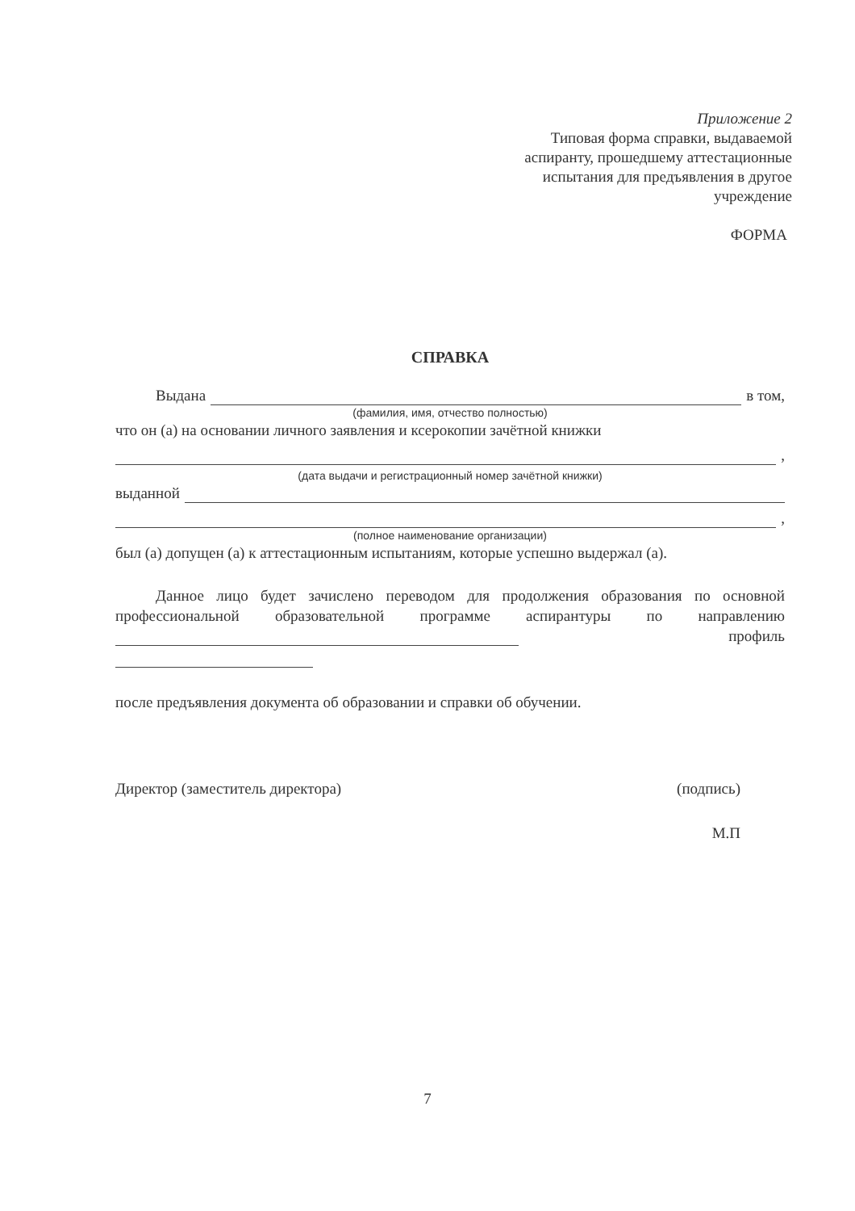Приложение 2
Типовая форма справки, выдаваемой
аспиранту, прошедшему аттестационные
испытания для предъявления в другое
учреждение
ФОРМА
СПРАВКА
Выдана в том,
(фамилия, имя, отчество полностью)
что он (а) на основании личного заявления и ксерокопии зачётной книжки
,
(дата выдачи и регистрационный номер зачётной книжки)
выданной
,
(полное наименование организации)
был (а) допущен (а) к аттестационным испытаниям, которые успешно выдержал (а).
Данное лицо будет зачислено переводом для продолжения образования по основной профессиональной образовательной программе аспирантуры по направлению
профиль
после предъявления документа об образовании и справки об обучении.
Директор (заместитель директора) (подпись)
М.П
7